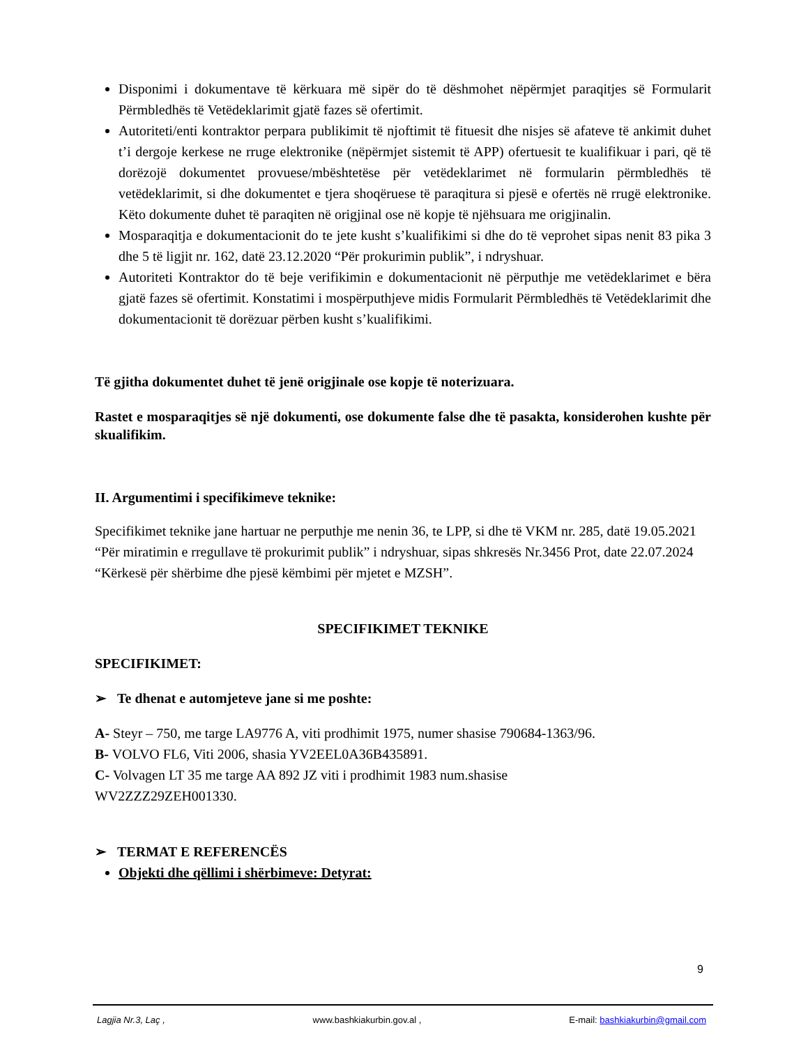Disponimi i dokumentave të kërkuara më sipër do të dëshmohet nëpërmjet paraqitjes së Formularit Përmbledhës të Vetëdeklarimit gjatë fazes së ofertimit.
Autoriteti/enti kontraktor perpara publikimit të njoftimit të fituesit dhe nisjes së afateve të ankimit duhet t’i dergoje kerkese ne rruge elektronike (nëpërmjet sistemit të APP) ofertuesit te kualifikuar i pari, që të dorëzojë dokumentet provuese/mbështetëse për vetëdeklarimet në formularin përmbledhës të vetëdeklarimit, si dhe dokumentet e tjera shoqëruese të paraqitura si pjesë e ofertës në rrugë elektronike. Këto dokumente duhet të paraqiten në origjinal ose në kopje të njëhsuara me origjinalin.
Mosparaqitja e dokumentacionit do te jete kusht s’kualifikimi si dhe do të veprohet sipas nenit 83 pika 3 dhe 5 të ligjit nr. 162, datë 23.12.2020 “Për prokurimin publik”, i ndryshuar.
Autoriteti Kontraktor do të beje verifikimin e dokumentacionit në përputhje me vetëdeklarimet e bëra gjatë fazes së ofertimit. Konstatimi i mospërputhjeve midis Formularit Përmbledhës të Vetëdeklarimit dhe dokumentacionit të dorëzuar përben kusht s’kualifikimi.
Të gjitha dokumentet duhet të jenë origjinale ose kopje të noterizuara.
Rastet e mosparaqitjes së një dokumenti, ose dokumente false dhe të pasakta, konsiderohen kushte për skualifikim.
II. Argumentimi i specifikimeve teknike:
Specifikimet teknike jane hartuar ne perputhje me nenin 36, te LPP, si dhe të VKM nr. 285, datë 19.05.2021 “Për miratimin e rregullave të prokurimit publik” i ndryshuar, sipas shkresës Nr.3456 Prot, date 22.07.2024 “Kërkesë për shërbime dhe pjesë këmbimi për mjetet e MZSH”.
SPECIFIKIMET TEKNIKE
SPECIFIKIMET:
➢ Te dhenat e automjeteve jane si me poshte:
A- Steyr – 750, me targe LA9776 A, viti prodhimit 1975, numer shasise 790684-1363/96.
B- VOLVO FL6, Viti 2006, shasia YV2EEL0A36B435891.
C- Volvagen LT 35 me targe AA 892 JZ viti i prodhimit 1983 num.shasise
WV2ZZZ29ZEH001330.
➢ TERMAT E REFERENCËS
Objekti dhe qëllimi i shërbimeve: Detyrat:
9
Lagjia Nr.3, Laç , www.bashkiakurbin.gov.al , E-mail: bashkiakurbin@gmail.com